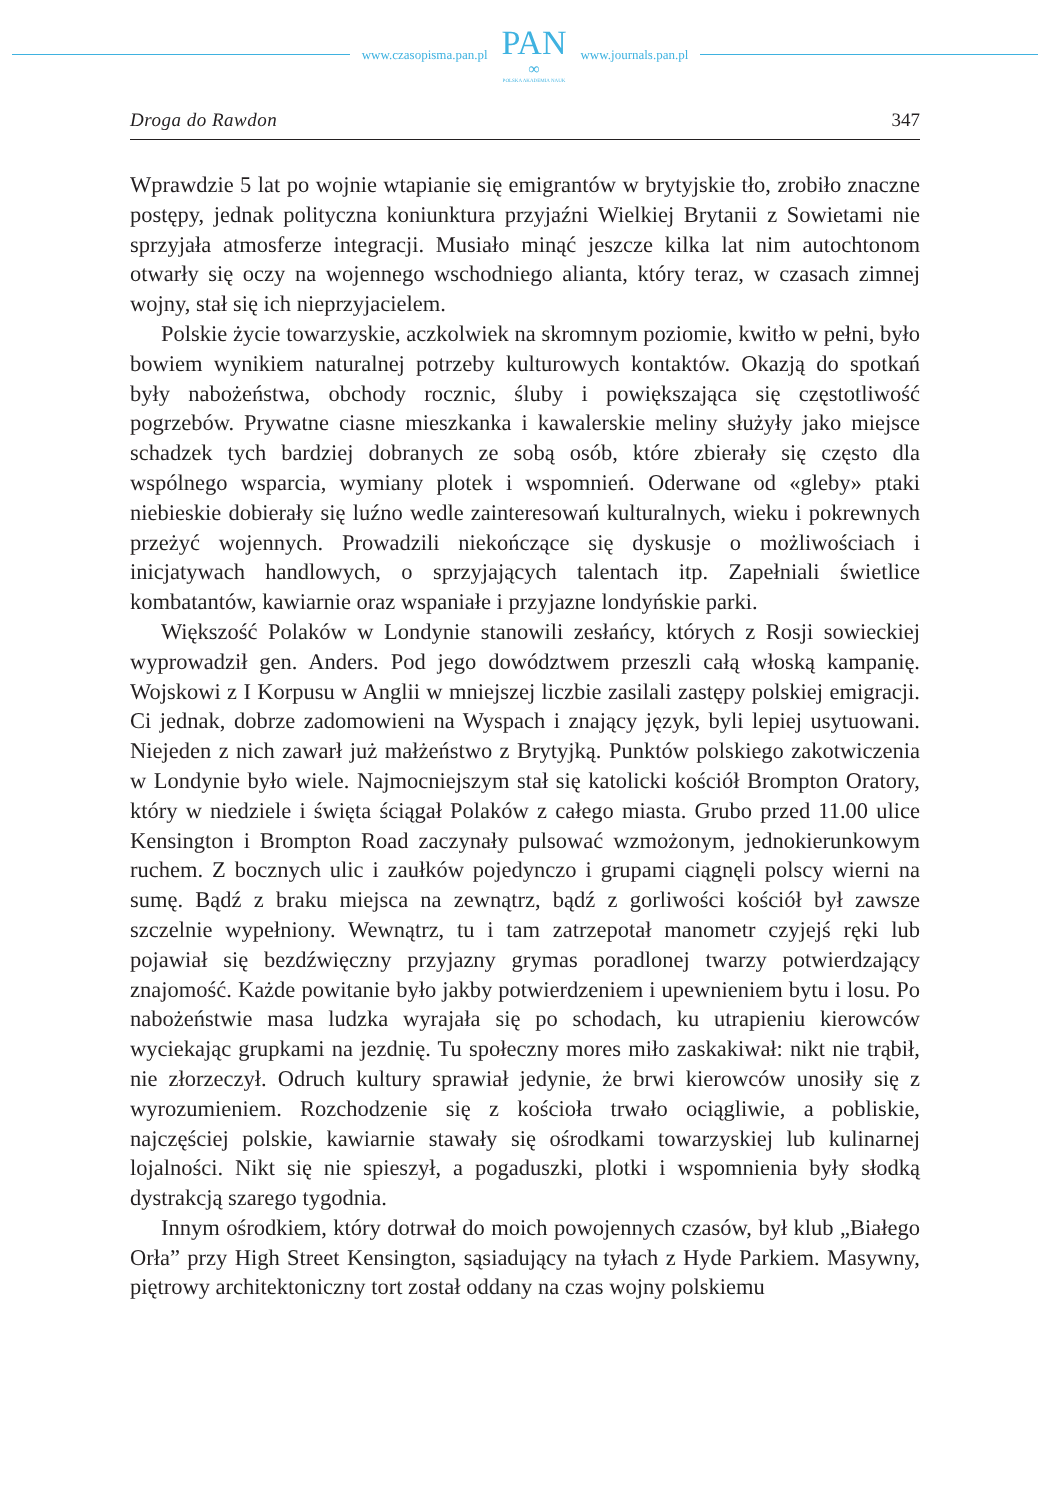www.czasopisma.pan.pl
PAN
∞
POLSKA AKADEMIA NAUK
www.journals.pan.pl
Droga do Rawdon 347
Wprawdzie 5 lat po wojnie wtapianie się emigrantów w brytyjskie tło, zrobiło znaczne postępy, jednak polityczna koniunktura przyjaźni Wielkiej Brytanii z Sowietami nie sprzyjała atmosferze integracji. Musiało minąć jeszcze kilka lat nim autochtonom otwarły się oczy na wojennego wschodniego alianta, który teraz, w czasach zimnej wojny, stał się ich nieprzyjacielem.
Polskie życie towarzyskie, aczkolwiek na skromnym poziomie, kwitło w pełni, było bowiem wynikiem naturalnej potrzeby kulturowych kontaktów. Okazją do spotkań były nabożeństwa, obchody rocznic, śluby i powiększająca się częstotliwość pogrzebów. Prywatne ciasne mieszkanka i kawalerskie meliny służyły jako miejsce schadzek tych bardziej dobranych ze sobą osób, które zbierały się często dla wspólnego wsparcia, wymiany plotek i wspomnień. Oderwane od «gleby» ptaki niebieskie dobierały się luźno wedle zainteresowań kulturalnych, wieku i pokrewnych przeżyć wojennych. Prowadzili niekończące się dyskusje o możliwościach i inicjatywach handlowych, o sprzyjających talentach itp. Zapełniali świetlice kombatantów, kawiarnie oraz wspaniałe i przyjazne londyńskie parki.
Większość Polaków w Londynie stanowili zesłańcy, których z Rosji sowieckiej wyprowadził gen. Anders. Pod jego dowództwem przeszli całą włoską kampanię. Wojskowi z I Korpusu w Anglii w mniejszej liczbie zasilali zastępy polskiej emigracji. Ci jednak, dobrze zadomowieni na Wyspach i znający język, byli lepiej usytuowani. Niejeden z nich zawarł już małżeństwo z Brytyjką. Punktów polskiego zakotwiczenia w Londynie było wiele. Najmocniejszym stał się katolicki kościół Brompton Oratory, który w niedziele i święta ściągał Polaków z całego miasta. Grubo przed 11.00 ulice Kensington i Brompton Road zaczynały pulsować wzmożonym, jednokierunkowym ruchem. Z bocznych ulic i zaułków pojedynczo i grupami ciągnęli polscy wierni na sumę. Bądź z braku miejsca na zewnątrz, bądź z gorliwości kościół był zawsze szczelnie wypełniony. Wewnątrz, tu i tam zatrzepotał manometr czyjejś ręki lub pojawiał się bezdźwięczny przyjazny grymas poradlonej twarzy potwierdzający znajomość. Każde powitanie było jakby potwierdzeniem i upewnieniem bytu i losu. Po nabożeństwie masa ludzka wyrajała się po schodach, ku utrapieniu kierowców wyciekając grupkami na jezdnię. Tu społeczny mores miło zaskakiwał: nikt nie trąbił, nie złorzeczył. Odruch kultury sprawiał jedynie, że brwi kierowców unosiły się z wyrozumieniem. Rozchodzenie się z kościoła trwało ociągliwie, a pobliskie, najczęściej polskie, kawiarnie stawały się ośrodkami towarzyskiej lub kulinarnej lojalności. Nikt się nie spieszył, a pogaduszki, plotki i wspomnienia były słodką dystrakcją szarego tygodnia.
Innym ośrodkiem, który dotrwał do moich powojennych czasów, był klub „Białego Orła” przy High Street Kensington, sąsiadujący na tyłach z Hyde Parkiem. Masywny, piętrowy architektoniczny tort został oddany na czas wojny polskiemu